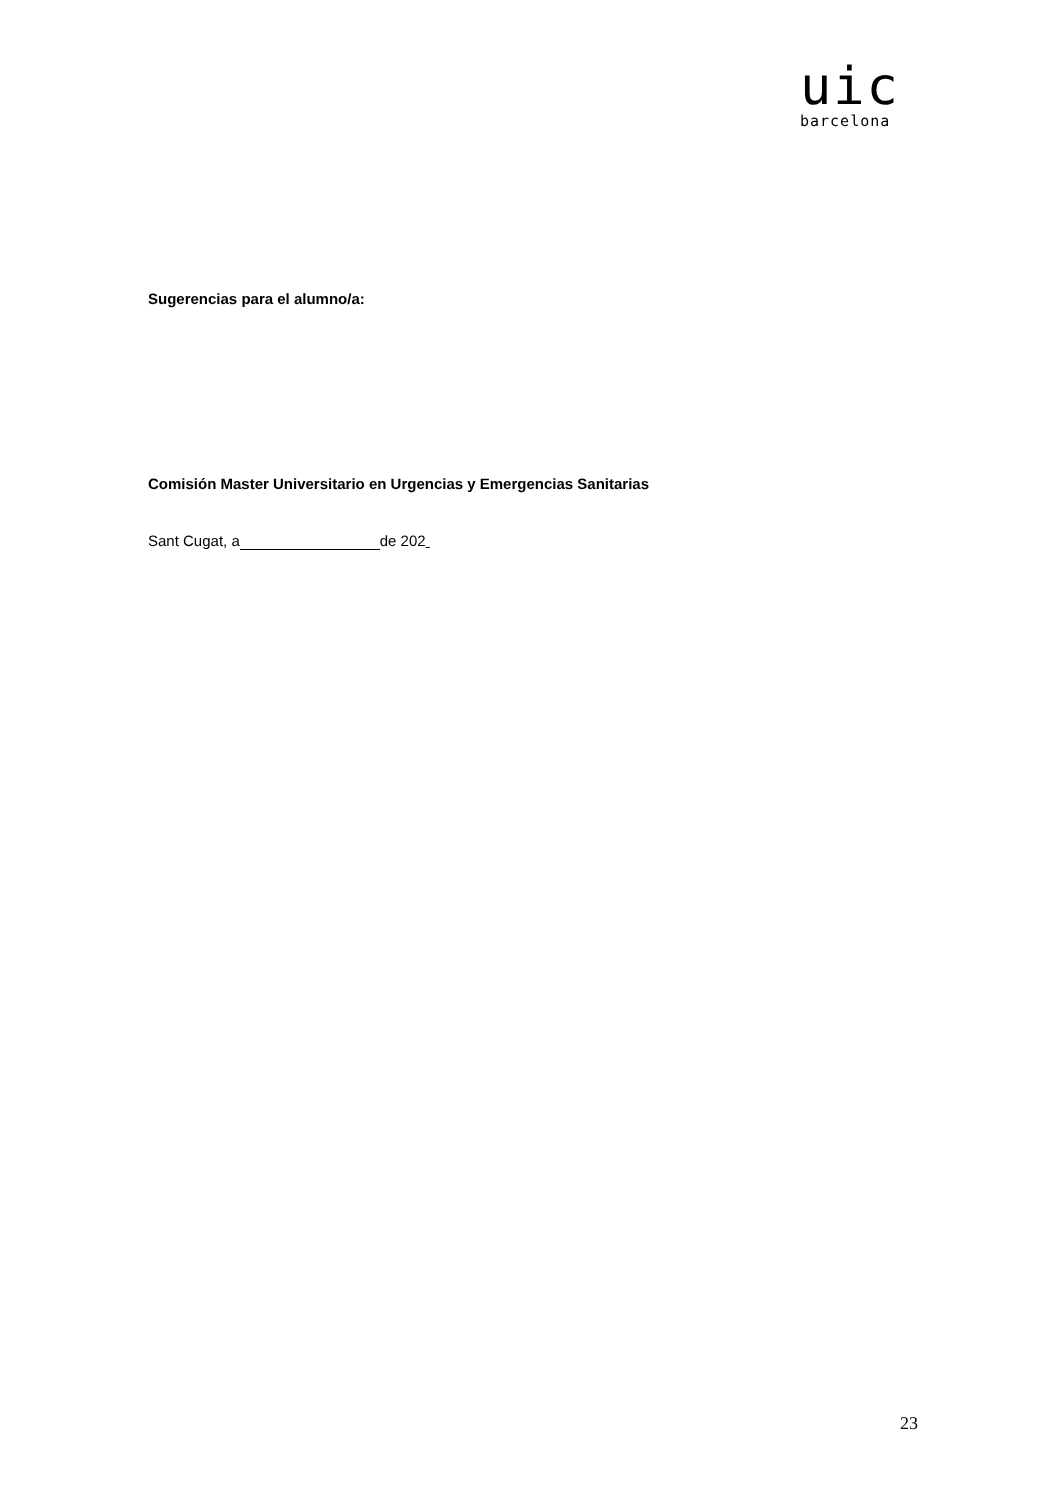uic
barcelona
Sugerencias para el alumno/a:
Comisión Master Universitario en Urgencias y Emergencias Sanitarias
Sant Cugat, a de 202
23